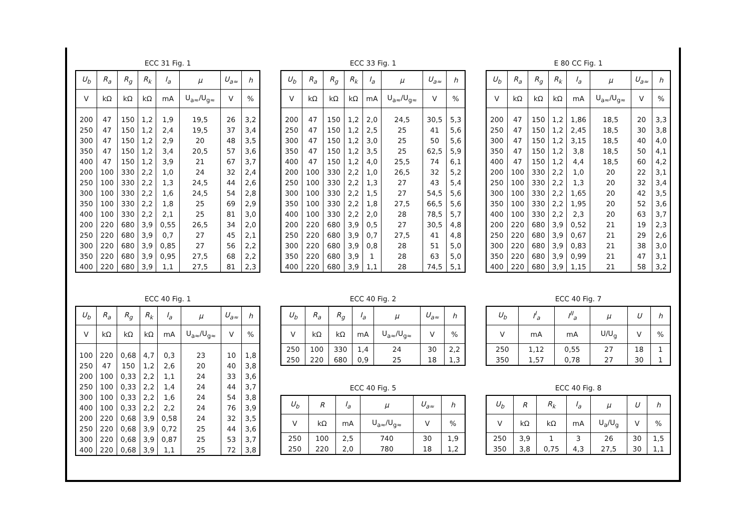ECC 31 Fig. 1
| U<sub>b</sub> | R<sub>a</sub> | R<sub>g</sub> | R<sub>k</sub> | I<sub>a</sub> | μ | U<sub>a≈</sub> | h |
| --- | --- | --- | --- | --- | --- | --- | --- |
| V | kΩ | kΩ | kΩ | mA | U<sub>a≈</sub>/U<sub>g≈</sub> | V | % |
| 200 | 47 | 150 | 1,2 | 1,9 | 19,5 | 26 | 3,2 |
| 250 | 47 | 150 | 1,2 | 2,4 | 19,5 | 37 | 3,4 |
| 300 | 47 | 150 | 1,2 | 2,9 | 20 | 48 | 3,5 |
| 350 | 47 | 150 | 1,2 | 3,4 | 20,5 | 57 | 3,6 |
| 400 | 47 | 150 | 1,2 | 3,9 | 21 | 67 | 3,7 |
| 200 | 100 | 330 | 2,2 | 1,0 | 24 | 32 | 2,4 |
| 250 | 100 | 330 | 2,2 | 1,3 | 24,5 | 44 | 2,6 |
| 300 | 100 | 330 | 2,2 | 1,6 | 24,5 | 54 | 2,8 |
| 350 | 100 | 330 | 2,2 | 1,8 | 25 | 69 | 2,9 |
| 400 | 100 | 330 | 2,2 | 2,1 | 25 | 81 | 3,0 |
| 200 | 220 | 680 | 3,9 | 0,55 | 26,5 | 34 | 2,0 |
| 250 | 220 | 680 | 3,9 | 0,7 | 27 | 45 | 2,1 |
| 300 | 220 | 680 | 3,9 | 0,85 | 27 | 56 | 2,2 |
| 350 | 220 | 680 | 3,9 | 0,95 | 27,5 | 68 | 2,2 |
| 400 | 220 | 680 | 3,9 | 1,1 | 27,5 | 81 | 2,3 |
ECC 33 Fig. 1
| U<sub>b</sub> | R<sub>a</sub> | R<sub>g</sub> | R<sub>k</sub> | I<sub>a</sub> | μ | U<sub>a≈</sub> | h |
| --- | --- | --- | --- | --- | --- | --- | --- |
| V | kΩ | kΩ | kΩ | mA | U<sub>a≈</sub>/U<sub>g≈</sub> | V | % |
| 200 | 47 | 150 | 1,2 | 2,0 | 24,5 | 30,5 | 5,3 |
| 250 | 47 | 150 | 1,2 | 2,5 | 25 | 41 | 5,6 |
| 300 | 47 | 150 | 1,2 | 3,0 | 25 | 50 | 5,6 |
| 350 | 47 | 150 | 1,2 | 3,5 | 25 | 62,5 | 5,9 |
| 400 | 47 | 150 | 1,2 | 4,0 | 25,5 | 74 | 6,1 |
| 200 | 100 | 330 | 2,2 | 1,0 | 26,5 | 32 | 5,2 |
| 250 | 100 | 330 | 2,2 | 1,3 | 27 | 43 | 5,4 |
| 300 | 100 | 330 | 2,2 | 1,5 | 27 | 54,5 | 5,6 |
| 350 | 100 | 330 | 2,2 | 1,8 | 27,5 | 66,5 | 5,6 |
| 400 | 100 | 330 | 2,2 | 2,0 | 28 | 78,5 | 5,7 |
| 200 | 220 | 680 | 3,9 | 0,5 | 27 | 30,5 | 4,8 |
| 250 | 220 | 680 | 3,9 | 0,7 | 27,5 | 41 | 4,8 |
| 300 | 220 | 680 | 3,9 | 0,8 | 28 | 51 | 5,0 |
| 350 | 220 | 680 | 3,9 | 1 | 28 | 63 | 5,0 |
| 400 | 220 | 680 | 3,9 | 1,1 | 28 | 74,5 | 5,1 |
E 80 CC Fig. 1
| U<sub>b</sub> | R<sub>a</sub> | R<sub>g</sub> | R<sub>k</sub> | I<sub>a</sub> | μ | U<sub>a≈</sub> | h |
| --- | --- | --- | --- | --- | --- | --- | --- |
| V | kΩ | kΩ | kΩ | mA | U<sub>a≈</sub>/U<sub>g≈</sub> | V | % |
| 200 | 47 | 150 | 1,2 | 1,86 | 18,5 | 20 | 3,3 |
| 250 | 47 | 150 | 1,2 | 2,45 | 18,5 | 30 | 3,8 |
| 300 | 47 | 150 | 1,2 | 3,15 | 18,5 | 40 | 4,0 |
| 350 | 47 | 150 | 1,2 | 3,8 | 18,5 | 50 | 4,1 |
| 400 | 47 | 150 | 1,2 | 4,4 | 18,5 | 60 | 4,2 |
| 200 | 100 | 330 | 2,2 | 1,0 | 20 | 22 | 3,1 |
| 250 | 100 | 330 | 2,2 | 1,3 | 20 | 32 | 3,4 |
| 300 | 100 | 330 | 2,2 | 1,65 | 20 | 42 | 3,5 |
| 350 | 100 | 330 | 2,2 | 1,95 | 20 | 52 | 3,6 |
| 400 | 100 | 330 | 2,2 | 2,3 | 20 | 63 | 3,7 |
| 200 | 220 | 680 | 3,9 | 0,52 | 21 | 19 | 2,3 |
| 250 | 220 | 680 | 3,9 | 0,67 | 21 | 29 | 2,6 |
| 300 | 220 | 680 | 3,9 | 0,83 | 21 | 38 | 3,0 |
| 350 | 220 | 680 | 3,9 | 0,99 | 21 | 47 | 3,1 |
| 400 | 220 | 680 | 3,9 | 1,15 | 21 | 58 | 3,2 |
ECC 40 Fig. 1
| U<sub>b</sub> | R<sub>a</sub> | R<sub>g</sub> | R<sub>k</sub> | I<sub>a</sub> | μ | U<sub>a≈</sub> | h |
| --- | --- | --- | --- | --- | --- | --- | --- |
| V | kΩ | kΩ | kΩ | mA | U<sub>a≈</sub>/U<sub>g≈</sub> | V | % |
| 100 | 220 | 0,68 | 4,7 | 0,3 | 23 | 10 | 1,8 |
| 250 | 47 | 150 | 1,2 | 2,6 | 20 | 40 | 3,8 |
| 200 | 100 | 0,33 | 2,2 | 1,1 | 24 | 33 | 3,6 |
| 250 | 100 | 0,33 | 2,2 | 1,4 | 24 | 44 | 3,7 |
| 300 | 100 | 0,33 | 2,2 | 1,6 | 24 | 54 | 3,8 |
| 400 | 100 | 0,33 | 2,2 | 2,2 | 24 | 76 | 3,9 |
| 200 | 220 | 0,68 | 3,9 | 0,58 | 24 | 32 | 3,5 |
| 250 | 220 | 0,68 | 3,9 | 0,72 | 25 | 44 | 3,6 |
| 300 | 220 | 0,68 | 3,9 | 0,87 | 25 | 53 | 3,7 |
| 400 | 220 | 0,68 | 3,9 | 1,1 | 25 | 72 | 3,8 |
ECC 40 Fig. 2
| U<sub>b</sub> | R<sub>a</sub> | R<sub>g</sub> | I<sub>a</sub> | μ | U<sub>a≈</sub> | h |
| --- | --- | --- | --- | --- | --- | --- |
| V | kΩ | kΩ | mA | U<sub>a≈</sub>/U<sub>g≈</sub> | V | % |
| 250 | 100 | 330 | 1,4 | 24 | 30 | 2,2 |
| 250 | 220 | 680 | 0,9 | 25 | 18 | 1,3 |
ECC 40 Fig. 5
| U<sub>b</sub> | R | I<sub>a</sub> | μ | U<sub>a≈</sub> | h |
| --- | --- | --- | --- | --- | --- |
| V | kΩ | mA | U<sub>a≈</sub>/U<sub>g≈</sub> | V | % |
| 250 | 100 | 2,5 | 740 | 30 | 1,9 |
| 250 | 220 | 2,0 | 780 | 18 | 1,2 |
ECC 40 Fig. 7
| U<sub>b</sub> | I<sup>I</sup><sub>a</sub> | I<sup>II</sup><sub>a</sub> | μ | U | h |
| --- | --- | --- | --- | --- | --- |
| V | mA | mA | U/U<sub>g</sub> | V | % |
| 250 | 1,12 | 0,55 | 27 | 18 | 1 |
| 350 | 1,57 | 0,78 | 27 | 30 | 1 |
ECC 40 Fig. 8
| U<sub>b</sub> | R | R<sub>k</sub> | I<sub>a</sub> | μ | U | h |
| --- | --- | --- | --- | --- | --- | --- |
| V | kΩ | kΩ | mA | U<sub>a</sub>/U<sub>g</sub> | V | % |
| 250 | 3,9 | 1 | 3 | 26 | 30 | 1,5 |
| 350 | 3,8 | 0,75 | 4,3 | 27,5 | 30 | 1,1 |